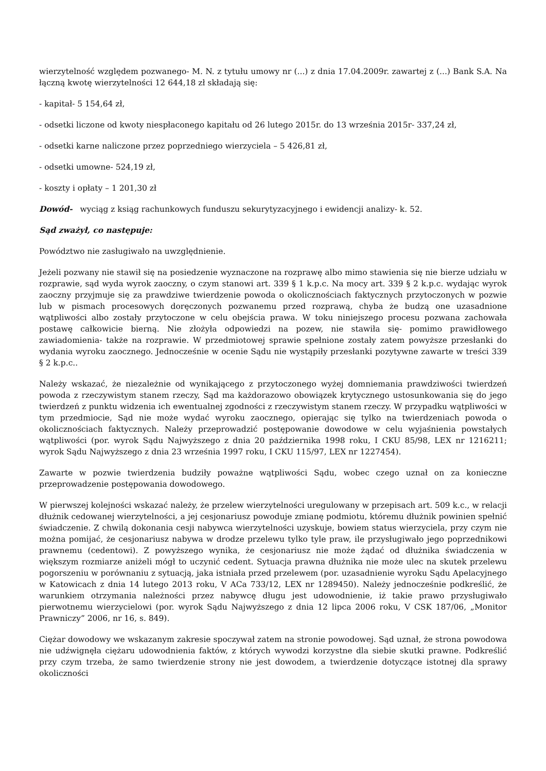wierzytelność względem pozwanego- M. N. z tytułu umowy nr (...) z dnia 17.04.2009r. zawartej z (...) Bank S.A. Na łączną kwotę wierzytelności 12 644,18 zł składają się:
- kapitał- 5 154,64 zł,
- odsetki liczone od kwoty niespłaconego kapitału od 26 lutego 2015r. do 13 września 2015r- 337,24 zł,
- odsetki karne naliczone przez poprzedniego wierzyciela – 5 426,81 zł,
- odsetki umowne- 524,19 zł,
- koszty i opłaty – 1 201,30 zł
Dowód- wyciąg z ksiąg rachunkowych funduszu sekurytyzacyjnego i ewidencji analizy- k. 52.
Sąd zważył, co następuje:
Powództwo nie zasługiwało na uwzględnienie.
Jeżeli pozwany nie stawił się na posiedzenie wyznaczone na rozprawę albo mimo stawienia się nie bierze udziału w rozprawie, sąd wyda wyrok zaoczny, o czym stanowi art. 339 § 1 k.p.c. Na mocy art. 339 § 2 k.p.c. wydając wyrok zaoczny przyjmuje się za prawdziwe twierdzenie powoda o okolicznościach faktycznych przytoczonych w pozwie lub w pismach procesowych doręczonych pozwanemu przed rozprawą, chyba że budzą one uzasadnione wątpliwości albo zostały przytoczone w celu obejścia prawa. W toku niniejszego procesu pozwana zachowała postawę całkowicie bierną. Nie złożyła odpowiedzi na pozew, nie stawiła się- pomimo prawidłowego zawiadomienia- także na rozprawie. W przedmiotowej sprawie spełnione zostały zatem powyższe przesłanki do wydania wyroku zaocznego. Jednocześnie w ocenie Sądu nie wystąpiły przesłanki pozytywne zawarte w treści 339 § 2 k.p.c..
Należy wskazać, że niezależnie od wynikającego z przytoczonego wyżej domniemania prawdziwości twierdzeń powoda z rzeczywistym stanem rzeczy, Sąd ma każdorazowo obowiązek krytycznego ustosunkowania się do jego twierdzeń z punktu widzenia ich ewentualnej zgodności z rzeczywistym stanem rzeczy. W przypadku wątpliwości w tym przedmiocie, Sąd nie może wydać wyroku zaocznego, opierając się tylko na twierdzeniach powoda o okolicznościach faktycznych. Należy przeprowadzić postępowanie dowodowe w celu wyjaśnienia powstałych wątpliwości (por. wyrok Sądu Najwyższego z dnia 20 października 1998 roku, I CKU 85/98, LEX nr 1216211; wyrok Sądu Najwyższego z dnia 23 września 1997 roku, I CKU 115/97, LEX nr 1227454).
Zawarte w pozwie twierdzenia budziły poważne wątpliwości Sądu, wobec czego uznał on za konieczne przeprowadzenie postępowania dowodowego.
W pierwszej kolejności wskazać należy, że przelew wierzytelności uregulowany w przepisach art. 509 k.c., w relacji dłużnik cedowanej wierzytelności, a jej cesjonariusz powoduje zmianę podmiotu, któremu dłużnik powinien spełnić świadczenie. Z chwilą dokonania cesji nabywca wierzytelności uzyskuje, bowiem status wierzyciela, przy czym nie można pomijać, że cesjonariusz nabywa w drodze przelewu tylko tyle praw, ile przysługiwało jego poprzednikowi prawnemu (cedentowi). Z powyższego wynika, że cesjonariusz nie może żądać od dłużnika świadczenia w większym rozmiarze aniżeli mógł to uczynić cedent. Sytuacja prawna dłużnika nie może ulec na skutek przelewu pogorszeniu w porównaniu z sytuacją, jaka istniała przed przelewem (por. uzasadnienie wyroku Sądu Apelacyjnego w Katowicach z dnia 14 lutego 2013 roku, V ACa 733/12, LEX nr 1289450). Należy jednocześnie podkreślić, że warunkiem otrzymania należności przez nabywcę długu jest udowodnienie, iż takie prawo przysługiwało pierwotnemu wierzycielowi (por. wyrok Sądu Najwyższego z dnia 12 lipca 2006 roku, V CSK 187/06, „Monitor Prawniczy” 2006, nr 16, s. 849).
Ciężar dowodowy we wskazanym zakresie spoczywał zatem na stronie powodowej. Sąd uznał, że strona powodowa nie udźwignęła ciężaru udowodnienia faktów, z których wywodzi korzystne dla siebie skutki prawne. Podkreślić przy czym trzeba, że samo twierdzenie strony nie jest dowodem, a twierdzenie dotyczące istotnej dla sprawy okoliczności